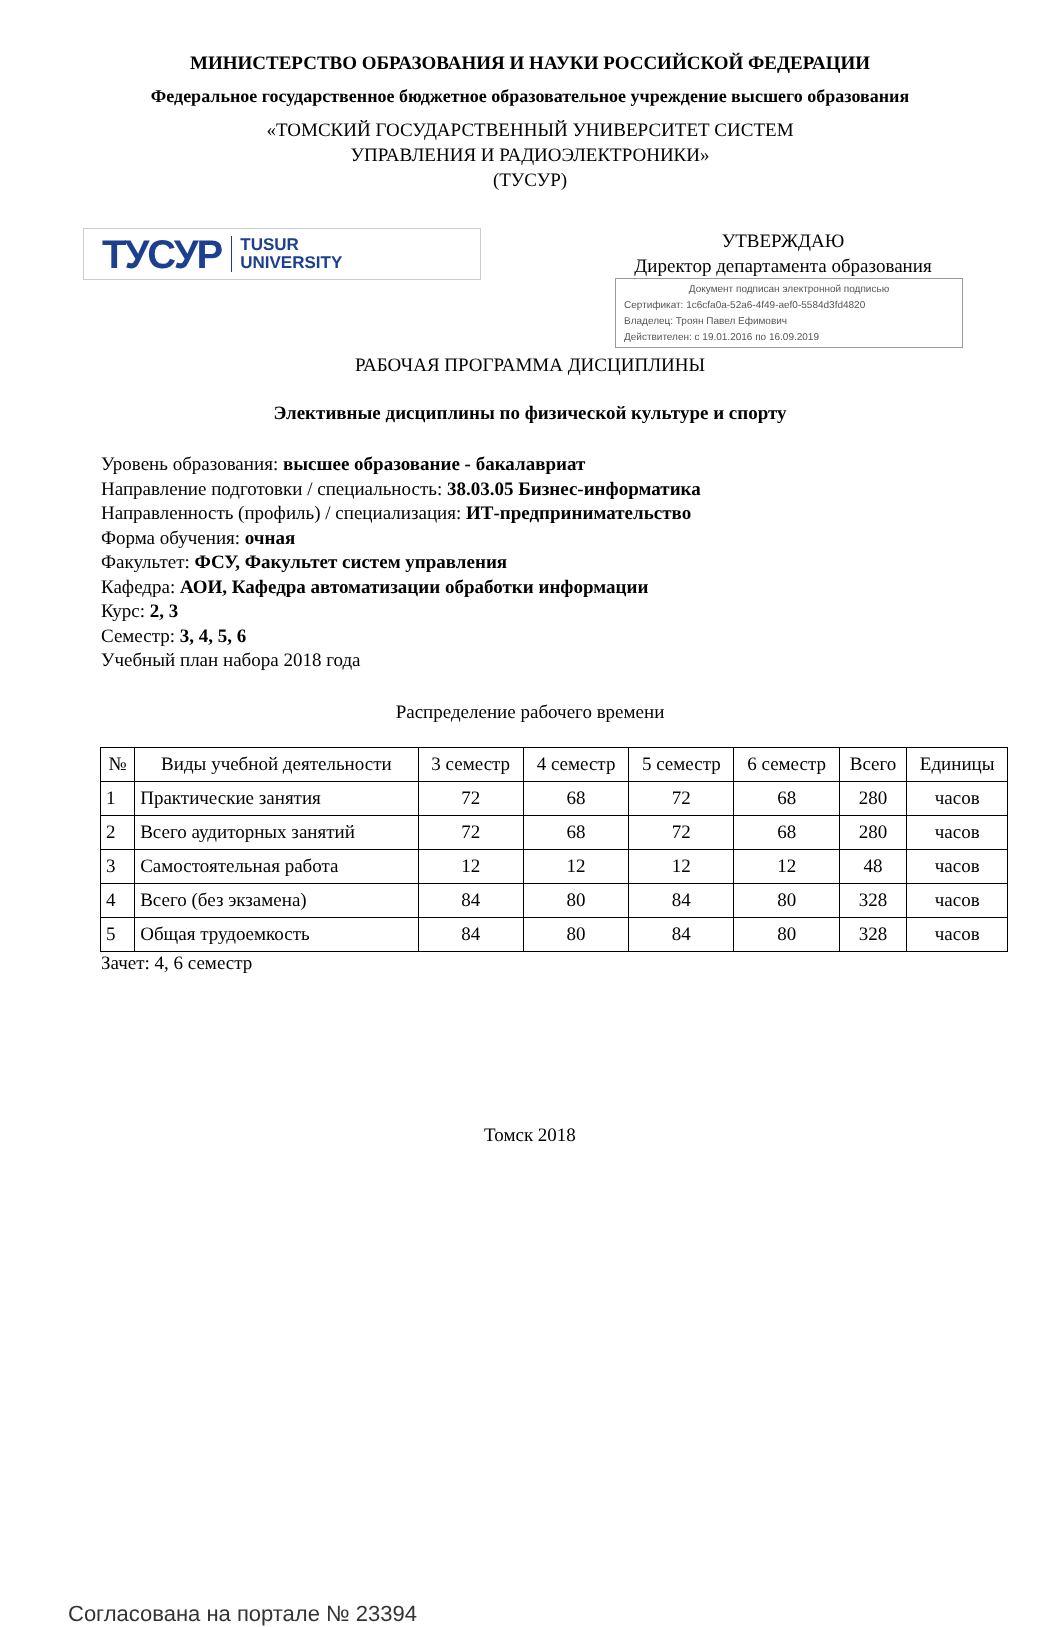МИНИСТЕРСТВО ОБРАЗОВАНИЯ И НАУКИ РОССИЙСКОЙ ФЕДЕРАЦИИ
Федеральное государственное бюджетное образовательное учреждение высшего образования
«ТОМСКИЙ ГОСУДАРСТВЕННЫЙ УНИВЕРСИТЕТ СИСТЕМ
УПРАВЛЕНИЯ И РАДИОЭЛЕКТРОНИКИ»
(ТУСУР)
ТУСУР TUSUR
UNIVERSITY
УТВЕРЖДАЮ
Директор департамента образования
Документ подписан электронной подписью
Сертификат: 1c6cfa0a-52a6-4f49-aef0-5584d3fd4820
Владелец: Троян Павел Ефимович
Действителен: с 19.01.2016 по 16.09.2019
РАБОЧАЯ ПРОГРАММА ДИСЦИПЛИНЫ
Элективные дисциплины по физической культуре и спорту
Уровень образования: высшее образование - бакалавриат
Направление подготовки / специальность: 38.03.05 Бизнес-информатика
Направленность (профиль) / специализация: ИТ-предпринимательство
Форма обучения: очная
Факультет: ФСУ, Факультет систем управления
Кафедра: АОИ, Кафедра автоматизации обработки информации
Курс: 2, 3
Семестр: 3, 4, 5, 6
Учебный план набора 2018 года
Распределение рабочего времени
| № | Виды учебной деятельности | 3 семестр | 4 семестр | 5 семестр | 6 семестр | Всего | Единицы |
| --- | --- | --- | --- | --- | --- | --- | --- |
| 1 | Практические занятия | 72 | 68 | 72 | 68 | 280 | часов |
| 2 | Всего аудиторных занятий | 72 | 68 | 72 | 68 | 280 | часов |
| 3 | Самостоятельная работа | 12 | 12 | 12 | 12 | 48 | часов |
| 4 | Всего (без экзамена) | 84 | 80 | 84 | 80 | 328 | часов |
| 5 | Общая трудоемкость | 84 | 80 | 84 | 80 | 328 | часов |
Зачет: 4, 6 семестр
Томск 2018
Согласована на портале № 23394